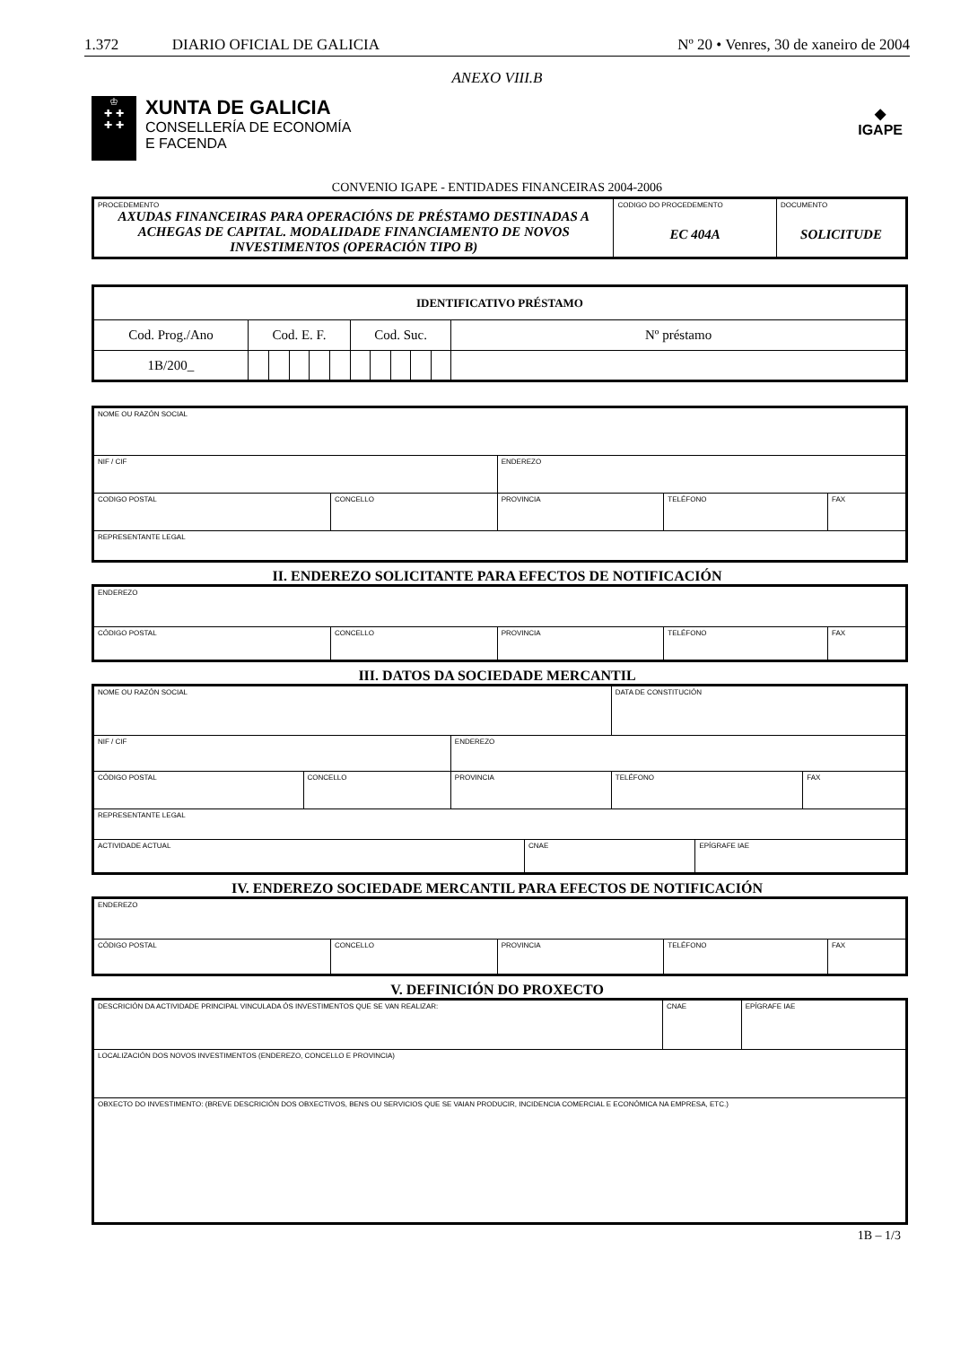1.372 DIARIO OFICIAL DE GALICIA Nº 20 • Venres, 30 de xaneiro de 2004
ANEXO VIII.B
♔
✚ ✚
✚ ✚
XUNTA DE GALICIA
CONSELLERÍA DE ECONOMÍA
E FACENDA
◆
IGAPE
CONVENIO IGAPE - ENTIDADES FINANCEIRAS 2004-2006
| PROCEDEMENTO AXUDAS FINANCEIRAS PARA OPERACIÓNS DE PRÉSTAMO DESTINADAS A ACHEGAS DE CAPITAL. MODALIDADE FINANCIAMENTO DE NOVOS INVESTIMENTOS (OPERACIÓN TIPO B) | CODIGO DO PROCEDEMENTO EC 404A | DOCUMENTO SOLICITUDE |
| IDENTIFICATIVO PRÉSTAMO | | | | | | | | | | | |
| Cod. Prog./Ano | Cod. E. F. | | | | | Cod. Suc. | | | | | Nº préstamo |
| 1B/200_ | | | | | | | | | | | |
| NOME OU RAZÓN SOCIAL | | | | |
| NIF / CIF | | ENDEREZO | | |
| CODIGO POSTAL | CONCELLO | PROVINCIA | TELÉFONO | FAX |
| REPRESENTANTE LEGAL | | | | |
II. ENDEREZO SOLICITANTE PARA EFECTOS DE NOTIFICACIÓN
| ENDEREZO | | | | |
| CÓDIGO POSTAL | CONCELLO | PROVINCIA | TELÉFONO | FAX |
III. DATOS DA SOCIEDADE MERCANTIL
| NOME OU RAZÓN SOCIAL | | | | DATA DE CONSTITUCIÓN | | |
| NIF / CIF | | ENDEREZO | | | | |
| CÓDIGO POSTAL | CONCELLO | PROVINCIA | | TELÉFONO | | FAX |
| REPRESENTANTE LEGAL | | | | | | |
| ACTIVIDADE ACTUAL | | | CNAE | | EPÍGRAFE IAE | |
IV. ENDEREZO SOCIEDADE MERCANTIL PARA EFECTOS DE NOTIFICACIÓN
| ENDEREZO | | | | |
| CÓDIGO POSTAL | CONCELLO | PROVINCIA | TELÉFONO | FAX |
V. DEFINICIÓN DO PROXECTO
| DESCRICIÓN DA ACTIVIDADE PRINCIPAL VINCULADA ÓS INVESTIMENTOS QUE SE VAN REALIZAR: | CNAE | EPÍGRAFE IAE |
| LOCALIZACIÓN DOS NOVOS INVESTIMENTOS (ENDEREZO, CONCELLO E PROVINCIA) | | |
| OBXECTO DO INVESTIMENTO: (BREVE DESCRICIÓN DOS OBXECTIVOS, BENS OU SERVICIOS QUE SE VAIAN PRODUCIR, INCIDENCIA COMERCIAL E ECONÓMICA NA EMPRESA, ETC.) | | |
1B – 1/3